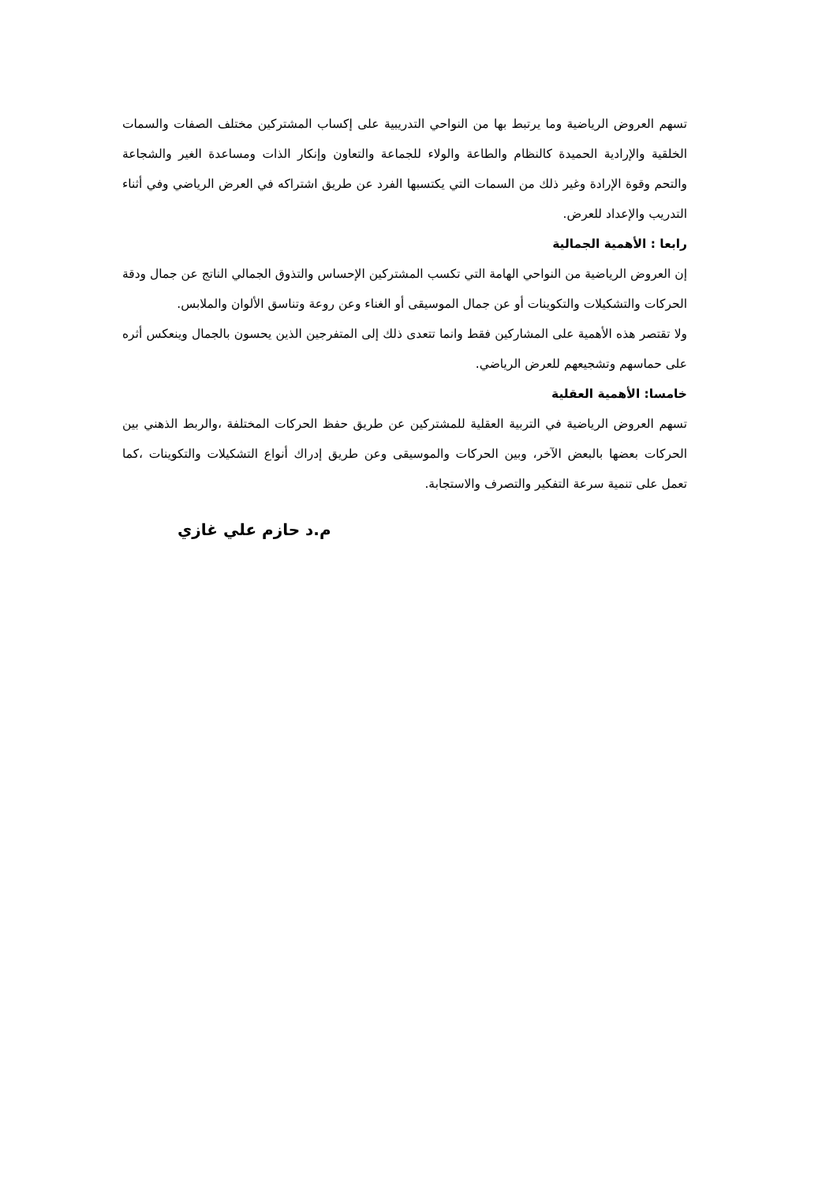تسهم العروض الرياضية وما يرتبط بها من النواحي التدريبية على إكساب المشتركين مختلف الصفات والسمات الخلقية والإرادية الحميدة كالنظام والطاعة والولاء للجماعة والتعاون وإنكار الذات ومساعدة الغير والشجاعة والتحم وقوة الإرادة وغير ذلك من السمات التي يكتسبها الفرد عن طريق اشتراكه في العرض الرياضي وفي أثناء التدريب والإعداد للعرض.
رابعا : الأهمية الجمالية
إن العروض الرياضية من النواحي الهامة التي تكسب المشتركين الإحساس والتذوق الجمالي الناتج عن جمال ودقة الحركات والتشكيلات والتكوينات أو عن جمال الموسيقى أو الغناء وعن روعة وتناسق الألوان والملابس.
ولا تقتصر هذه الأهمية على المشاركين فقط وانما تتعدى ذلك إلى المتفرجين الذين يحسون بالجمال وينعكس أثره على حماسهم وتشجيعهم للعرض الرياضي.
خامسا: الأهمية العقلية
تسهم العروض الرياضية في التربية العقلية للمشتركين عن طريق حفظ الحركات المختلفة ،والربط الذهني بين الحركات بعضها بالبعض الآخر، وبين الحركات والموسيقى وعن طريق إدراك أنواع التشكيلات والتكوينات ،كما تعمل على تنمية سرعة التفكير والتصرف والاستجابة.
م.د حازم علي غازي